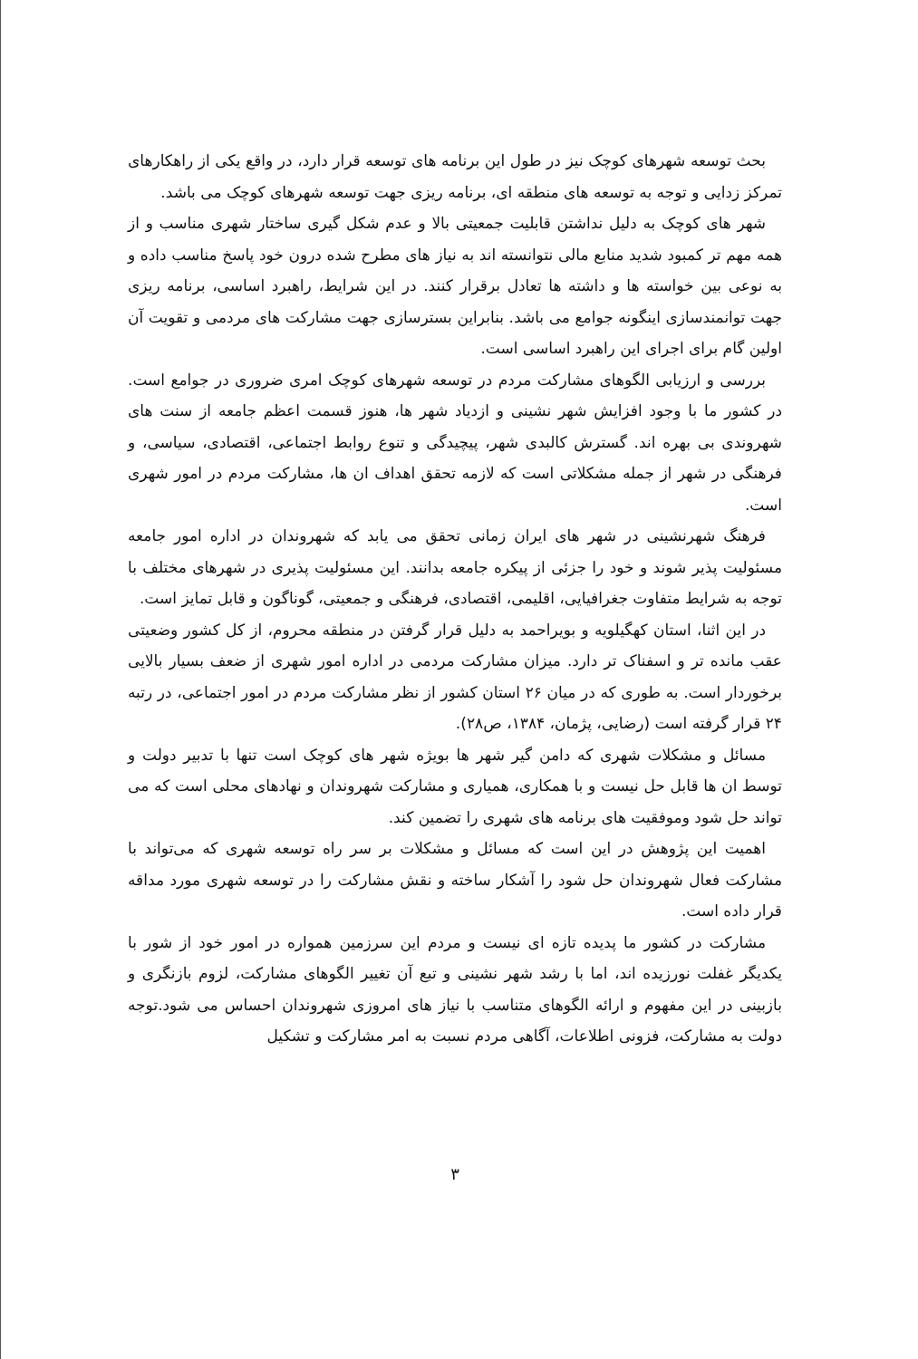بحث توسعه شهرهای کوچک نیز در طول این برنامه های توسعه قرار دارد، در واقع یکی از راهکارهای تمرکز زدایی و توجه به توسعه های منطقه ای، برنامه ریزی جهت توسعه شهرهای کوچک می باشد.
شهر های کوچک به دلیل نداشتن قابلیت جمعیتی بالا و عدم شکل گیری ساختار شهری مناسب و از همه مهم تر کمبود شدید منابع مالی نتوانسته اند به نیاز های مطرح شده درون خود پاسخ مناسب داده و به نوعی بین خواسته ها و داشته ها تعادل برقرار کنند. در این شرایط، راهبرد اساسی، برنامه ریزی جهت توانمندسازی اینگونه جوامع می باشد. بنابراین بسترسازی جهت مشارکت های مردمی و تقویت آن اولین گام برای اجرای این راهبرد اساسی است.
بررسی و ارزیابی الگوهای مشارکت مردم در توسعه شهرهای کوچک امری ضروری در جوامع است. در کشور ما با وجود افزایش شهر نشینی و ازدیاد شهر ها، هنوز قسمت اعظم جامعه از سنت های شهروندی بی بهره اند. گسترش کالبدی شهر، پیچیدگی و تنوع روابط اجتماعی، اقتصادی، سیاسی، و فرهنگی در شهر از جمله مشکلاتی است که لازمه تحقق اهداف ان ها، مشارکت مردم در امور شهری است.
فرهنگ شهرنشینی در شهر های ایران زمانی تحقق می یابد که شهروندان در اداره امور جامعه مسئولیت پذیر شوند و خود را جزئی از پیکره جامعه بدانند. این مسئولیت پذیری در شهرهای مختلف با توجه به شرایط متفاوت جغرافیایی، اقلیمی، اقتصادی، فرهنگی و جمعیتی، گوناگون و قابل تمایز است.
در این اثنا، استان کهگیلویه و بویراحمد به دلیل قرار گرفتن در منطقه محروم، از کل کشور وضعیتی عقب مانده تر و اسفناک تر دارد. میزان مشارکت مردمی در اداره امور شهری از ضعف بسیار بالایی برخوردار است. به طوری که در میان ۲۶ استان کشور از نظر مشارکت مردم در امور اجتماعی، در رتبه ۲۴ قرار گرفته است (رضایی، پژمان، ۱۳۸۴، ص۲۸).
مسائل و مشکلات شهری که دامن گیر شهر ها بویژه شهر های کوچک است تنها با تدبیر دولت و توسط ان ها قابل حل نیست و با همکاری، همیاری و مشارکت شهروندان و نهادهای محلی است که می تواند حل شود وموفقیت های برنامه های شهری را تضمین کند.
اهمیت این پژوهش در این است که مسائل و مشکلات بر سر راه توسعه شهری که می‌تواند با مشارکت فعال شهروندان حل شود را آشکار ساخته و نقش مشارکت را در توسعه شهری مورد مداقه قرار داده است.
مشارکت در کشور ما پدیده تازه ای نیست و مردم این سرزمین همواره در امور خود از شور با یکدیگر غفلت نورزیده اند، اما با رشد شهر نشینی و تبع آن تغییر الگوهای مشارکت، لزوم بازنگری و بازبینی در این مفهوم و ارائه الگوهای متناسب با نیاز های امروزی شهروندان احساس می شود.توجه دولت به مشارکت، فزونی اطلاعات، آگاهی مردم نسبت به امر مشارکت و تشکیل
۳